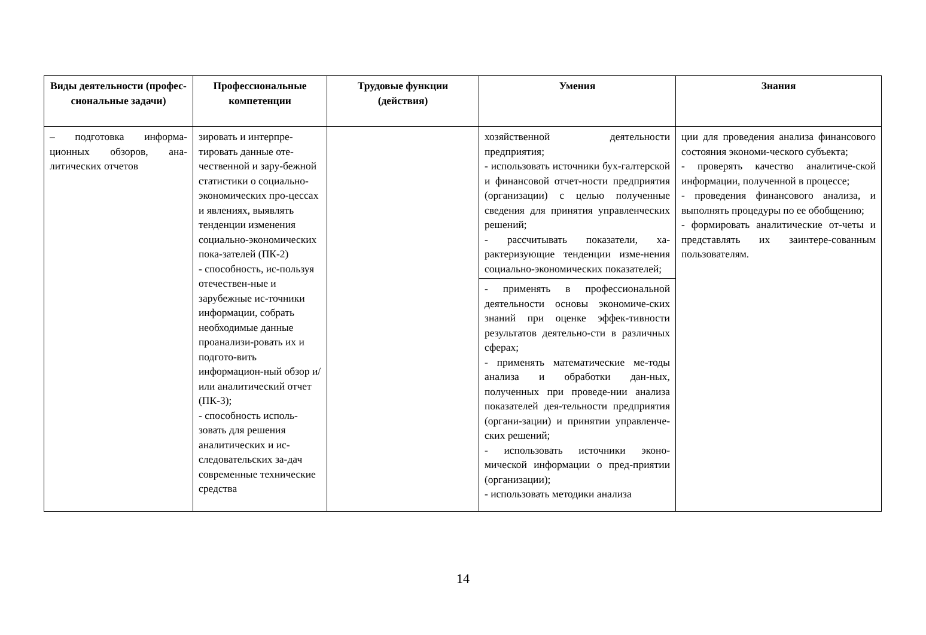| Виды деятельности (профес-сиональные задачи) | Профессиональные компетенции | Трудовые функции (действия) | Умения | Знания |
| --- | --- | --- | --- | --- |
| – подготовка информа-ционных обзоров, ана-литических отчетов | зировать и интерпре-тировать данные оте-чественной и зару-бежной статистики о социально-экономических про-цессах и явлениях, выявлять тенденции изменения социально-экономических пока-зателей (ПК-2) - способность, ис-пользуя отечествен-ные и зарубежные ис-точники информации, собрать необходимые данные проанализи-ровать их и подгото-вить информацион-ный обзор и/или аналитический отчет (ПК-3); - способность исполь-зовать для решения аналитических и ис-следовательских за-дач современные технические средства | | хозяйственной деятельности предприятия; - использовать источники бух-галтерской и финансовой отчет-ности предприятия (организации) с целью полученные сведения для принятия управленческих решений; - рассчитывать показатели, ха-рактеризующие тенденции изме-нения социально-экономических показателей; | ции для проведения анализа финансового состояния экономи-ческого субъекта; - проверять качество аналитиче-ской информации, полученной в процессе; - проведения финансового анализа, и выполнять процедуры по ее обобщению; - формировать аналитические от-четы и представлять их заинтере-сованным пользователям. |
| | | | - применять в профессиональной деятельности основы экономиче-ских знаний при оценке эффек-тивности результатов деятельно-сти в различных сферах; - применять математические ме-тоды анализа и обработки дан-ных, полученных при проведе-нии анализа показателей дея-тельности предприятия (органи-зации) и принятии управленче-ских решений; - использовать источники эконо-мической информации о пред-приятии (организации); - использовать методики анализа | |
14